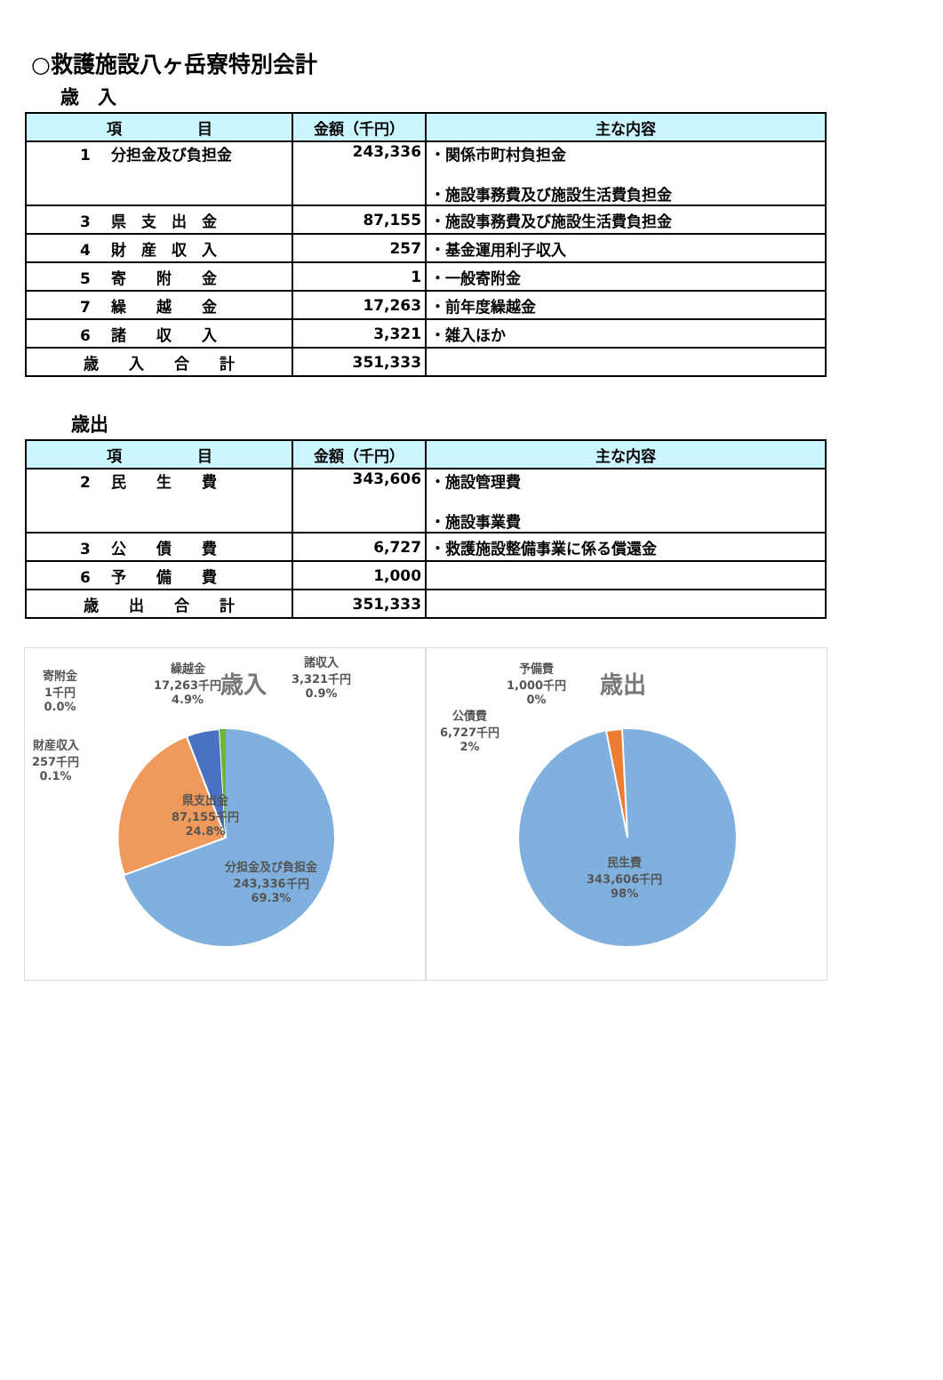○救護施設八ヶ岳寮特別会計
歳　入
| 項 目 | 金額（千円） | 主な内容 |
| --- | --- | --- |
| 1 分担金及び負担金 | 243,336 | ・関係市町村負担金 ・施設事務費及び施設生活費負担金 |
| 3 県 支 出 金 | 87,155 | ・施設事務費及び施設生活費負担金 |
| 4 財 産 収 入 | 257 | ・基金運用利子収入 |
| 5 寄 附 金 | 1 | ・一般寄附金 |
| 7 繰 越 金 | 17,263 | ・前年度繰越金 |
| 6 諸 収 入 | 3,321 | ・雑入ほか |
| 歳 入 合 計 | 351,333 | |
歳出
| 項 目 | 金額（千円） | 主な内容 |
| --- | --- | --- |
| 2 民 生 費 | 343,606 | ・施設管理費 ・施設事業費 |
| 3 公 債 費 | 6,727 | ・救護施設整備事業に係る償還金 |
| 6 予 備 費 | 1,000 | |
| 歳 出 合 計 | 351,333 | |
歳入
寄附金
1千円
0.0%
繰越金
17,263千円
4.9%
諸収入
3,321千円
0.9%
財産収入
257千円
0.1%
県支出金
87,155千円
24.8%
分担金及び負担金
243,336千円
69.3%
歳出
予備費
1,000千円
0%
公債費
6,727千円
2%
民生費
343,606千円
98%